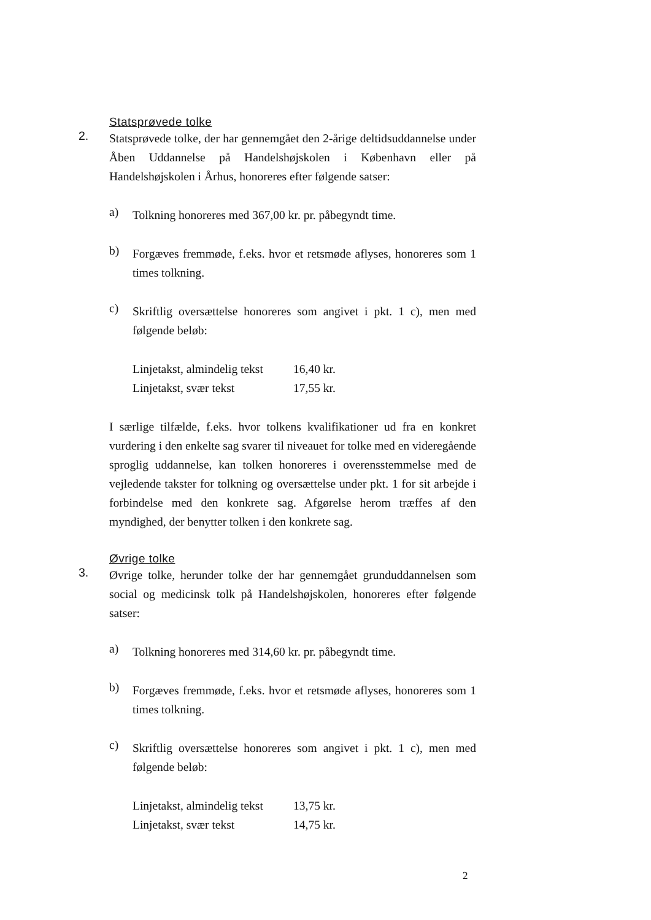Statsprøvede tolke
2.
Statsprøvede tolke, der har gennemgået den 2-årige deltidsuddannelse under Åben Uddannelse på Handelshøjskolen i København eller på Handelshøjskolen i Århus, honoreres efter følgende satser:
a)
Tolkning honoreres med 367,00 kr. pr. påbegyndt time.
b)
Forgæves fremmøde, f.eks. hvor et retsmøde aflyses, honoreres som 1 times tolkning.
c)
Skriftlig oversættelse honoreres som angivet i pkt. 1 c), men med følgende beløb:
| Linjetakst, almindelig tekst | 16,40 kr. |
| Linjetakst, svær tekst | 17,55 kr. |
I særlige tilfælde, f.eks. hvor tolkens kvalifikationer ud fra en konkret vurdering i den enkelte sag svarer til niveauet for tolke med en videregående sproglig uddannelse, kan tolken honoreres i overensstemmelse med de vejledende takster for tolkning og oversættelse under pkt. 1 for sit arbejde i forbindelse med den konkrete sag. Afgørelse herom træffes af den myndighed, der benytter tolken i den konkrete sag.
Øvrige tolke
3.
Øvrige tolke, herunder tolke der har gennemgået grunduddannelsen som social og medicinsk tolk på Handelshøjskolen, honoreres efter følgende satser:
a)
Tolkning honoreres med 314,60 kr. pr. påbegyndt time.
b)
Forgæves fremmøde, f.eks. hvor et retsmøde aflyses, honoreres som 1 times tolkning.
c)
Skriftlig oversættelse honoreres som angivet i pkt. 1 c), men med følgende beløb:
| Linjetakst, almindelig tekst | 13,75 kr. |
| Linjetakst, svær tekst | 14,75 kr. |
2